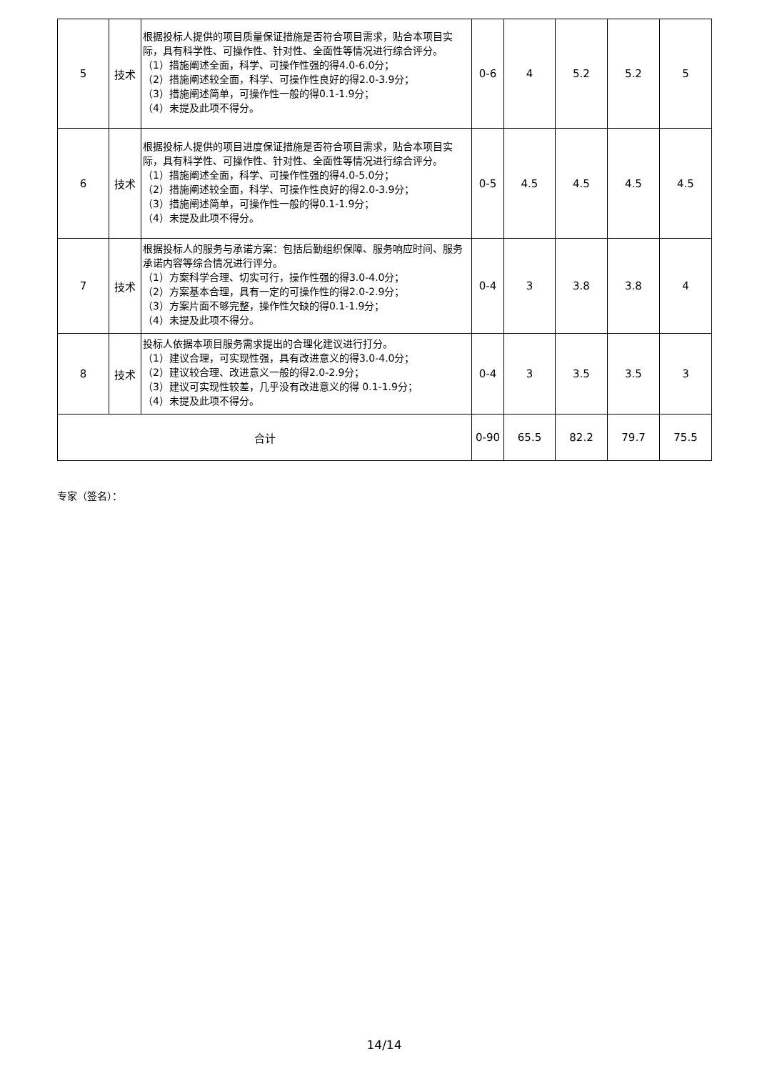| 5 | 技术 | 根据投标人提供的项目质量保证措施是否符合项目需求，贴合本项目实际，具有科学性、可操作性、针对性、全面性等情况进行综合评分。 （1）措施阐述全面，科学、可操作性强的得4.0-6.0分； （2）措施阐述较全面，科学、可操作性良好的得2.0-3.9分； （3）措施阐述简单，可操作性一般的得0.1-1.9分； （4）未提及此项不得分。 | 0-6 | 4 | 5.2 | 5.2 | 5 |
| 6 | 技术 | 根据投标人提供的项目进度保证措施是否符合项目需求，贴合本项目实际，具有科学性、可操作性、针对性、全面性等情况进行综合评分。 （1）措施阐述全面，科学、可操作性强的得4.0-5.0分； （2）措施阐述较全面，科学、可操作性良好的得2.0-3.9分； （3）措施阐述简单，可操作性一般的得0.1-1.9分； （4）未提及此项不得分。 | 0-5 | 4.5 | 4.5 | 4.5 | 4.5 |
| 7 | 技术 | 根据投标人的服务与承诺方案：包括后勤组织保障、服务响应时间、服务承诺内容等综合情况进行评分。 （1）方案科学合理、切实可行，操作性强的得3.0-4.0分； （2）方案基本合理，具有一定的可操作性的得2.0-2.9分； （3）方案片面不够完整，操作性欠缺的得0.1-1.9分； （4）未提及此项不得分。 | 0-4 | 3 | 3.8 | 3.8 | 4 |
| 8 | 技术 | 投标人依据本项目服务需求提出的合理化建议进行打分。 （1）建议合理，可实现性强，具有改进意义的得3.0-4.0分； （2）建议较合理、改进意义一般的得2.0-2.9分； （3）建议可实现性较差，几乎没有改进意义的得 0.1-1.9分； （4）未提及此项不得分。 | 0-4 | 3 | 3.5 | 3.5 | 3 |
| 合计 | | | 0-90 | 65.5 | 82.2 | 79.7 | 75.5 |
专家（签名）：
14/14